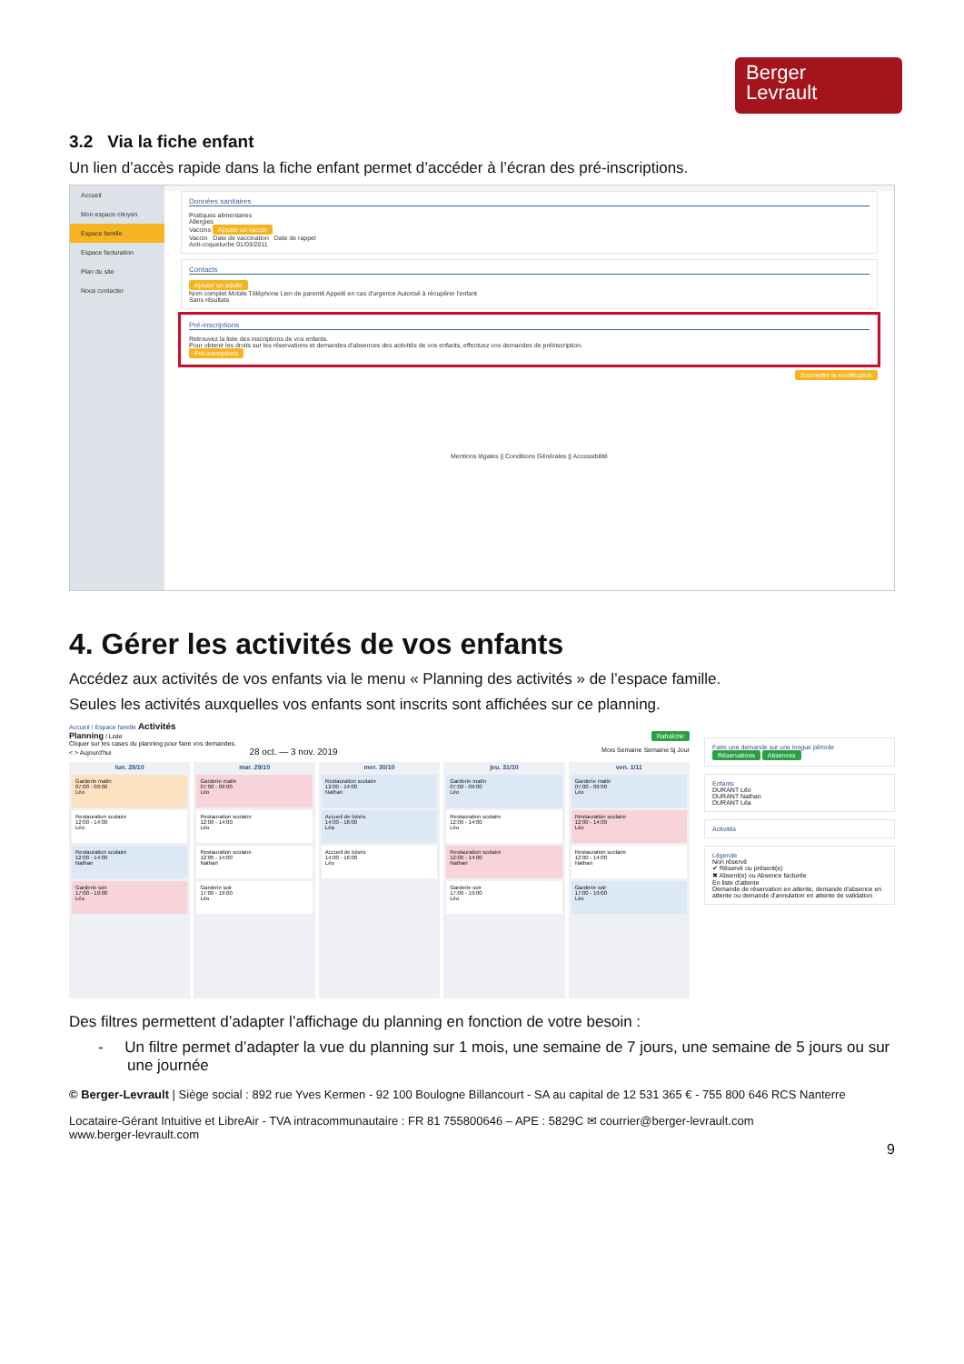Berger
Levrault
3.2 Via la fiche enfant
Un lien d’accès rapide dans la fiche enfant permet d’accéder à l’écran des pré-inscriptions.
Accueil
Mon espace citoyen
Espace famille
Espace facturation
Plan du site
Nous contacter
Données sanitaires
Pratiques alimentaires
Allergies
Vaccins Ajouter un vaccin
Vaccin Date de vaccination Date de rappel
Anti-coqueluche 01/03/2011
Contacts
Ajouter un adulte
Nom complet Mobile Téléphone Lien de parenté Appelé en cas d'urgence Autorisé à récupérer l'enfant
Sans résultats
Pré-inscriptions
Retrouvez la liste des inscriptions de vos enfants.
Pour obtenir les droits sur les réservations et demandes d'absences des activités de vos enfants, effectuez vos demandes de préinscription.
Pré-inscriptions
Soumettre la modification
Mentions légales || Conditions Générales || Accessibilité
4. Gérer les activités de vos enfants
Accédez aux activités de vos enfants via le menu « Planning des activités » de l’espace famille.
Seules les activités auxquelles vos enfants sont inscrits sont affichées sur ce planning.
Accueil / Espace famille Activités
Planning / Liste Rafraîchir
Cliquer sur les cases du planning pour faire vos demandes.
< > Aujourd'hui 28 oct. — 3 nov. 2019 Mois Semaine Semaine 5j Jour
lun. 28/10
Garderie matin
07:00 - 09:00
Léo
Restauration scolaire
12:00 - 14:00
Léo
Restauration scolaire
12:00 - 14:00
Nathan
Garderie soir
17:00 - 19:00
Léo
mar. 29/10
Garderie matin
07:00 - 09:00
Léo
Restauration scolaire
12:00 - 14:00
Léo
Restauration scolaire
12:00 - 14:00
Nathan
Garderie soir
17:00 - 19:00
Léo
mer. 30/10
Restauration scolaire
12:00 - 14:00
Nathan
Accueil de loisirs
14:00 - 16:00
Léa
Accueil de loisirs
14:00 - 16:00
Léo
jeu. 31/10
Garderie matin
07:00 - 09:00
Léo
Restauration scolaire
12:00 - 14:00
Léo
Restauration scolaire
12:00 - 14:00
Nathan
Garderie soir
17:00 - 19:00
Léo
ven. 1/11
Garderie matin
07:00 - 09:00
Léo
Restauration scolaire
12:00 - 14:00
Léo
Restauration scolaire
12:00 - 14:00
Nathan
Garderie soir
17:00 - 19:00
Léo
Faire une demande sur une longue période
Réservations Absences
Enfants
DURANT Léo
DURANT Nathan
DURANT Léa
Activités
Légende
Non réservé
✔ Réservé ou présent(e)
✖ Absent(e) ou Absence facturée
En liste d'attente
Demande de réservation en attente, demande d'absence en attente ou demande d'annulation en attente de validation
Des filtres permettent d’adapter l’affichage du planning en fonction de votre besoin :
- Un filtre permet d’adapter la vue du planning sur 1 mois, une semaine de 7 jours, une semaine de 5 jours ou sur une journée
© Berger-Levrault | Siège social : 892 rue Yves Kermen - 92 100 Boulogne Billancourt - SA au capital de 12 531 365 € - 755 800 646 RCS Nanterre
Locataire-Gérant Intuitive et LibreAir - TVA intracommunautaire : FR 81 755800646 – APE : 5829C ✉ courrier@berger-levrault.com
www.berger-levrault.com
9